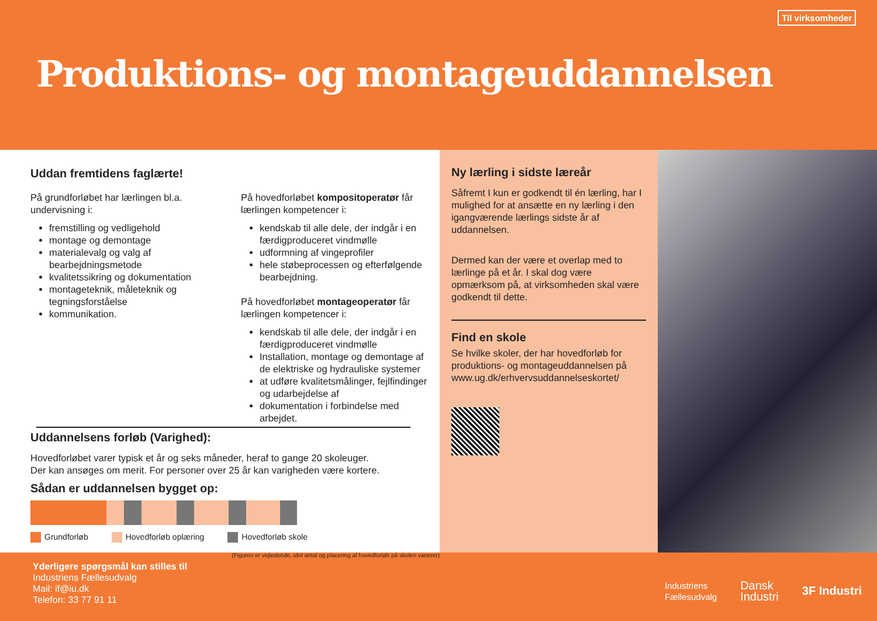Til virksomheder
Produktions- og montageuddannelsen
Uddan fremtidens faglærte!
På grundforløbet har lærlingen bl.a. undervisning i:
fremstilling og vedligehold
montage og demontage
materialevalg og valg af bearbejdningsmetode
kvalitetssikring og dokumentation
montageteknik, måleteknik og tegningsforståelse
kommunikation.
På hovedforløbet kompositoperatør får lærlingen kompetencer i:
kendskab til alle dele, der indgår i en færdigproduceret vindmølle
udformning af vingeprofiler
hele støbeprocessen og efterfølgende bearbejdning.
På hovedforløbet montageoperatør får lærlingen kompetencer i:
kendskab til alle dele, der indgår i en færdigproduceret vindmølle
Installation, montage og demontage af de elektriske og hydrauliske systemer
at udføre kvalitetsmålinger, fejlfindinger og udarbejdelse af
dokumentation i forbindelse med arbejdet.
Uddannelsens forløb (Varighed):
Hovedforløbet varer typisk et år og seks måneder, heraf to gange 20 skoleuger.
Der kan ansøges om merit. For personer over 25 år kan varigheden være kortere.
Sådan er uddannelsen bygget op:
Grundforløb Hovedforløb oplæring Hovedforløb skole
(Figuren er vejledende, idet antal og placering af hovedforløb på skolen varierer)
Ny lærling i sidste læreår
Såfremt I kun er godkendt til én lærling, har I mulighed for at ansætte en ny lærling i den igangværende lærlings sidste år af uddannelsen.
Dermed kan der være et overlap med to lærlinge på et år. I skal dog være opmærksom på, at virksomheden skal være godkendt til dette.
Find en skole
Se hvilke skoler, der har hovedforløb for produktions- og montageuddannelsen på www.ug.dk/erhvervsuddannelseskortet/
Yderligere spørgsmål kan stilles til
Industriens Fællesudvalg
Mail: if@iu.dk
Telefon: 33 77 91 11
Industriens
Fællesudvalg Dansk
Industri 3F Industri